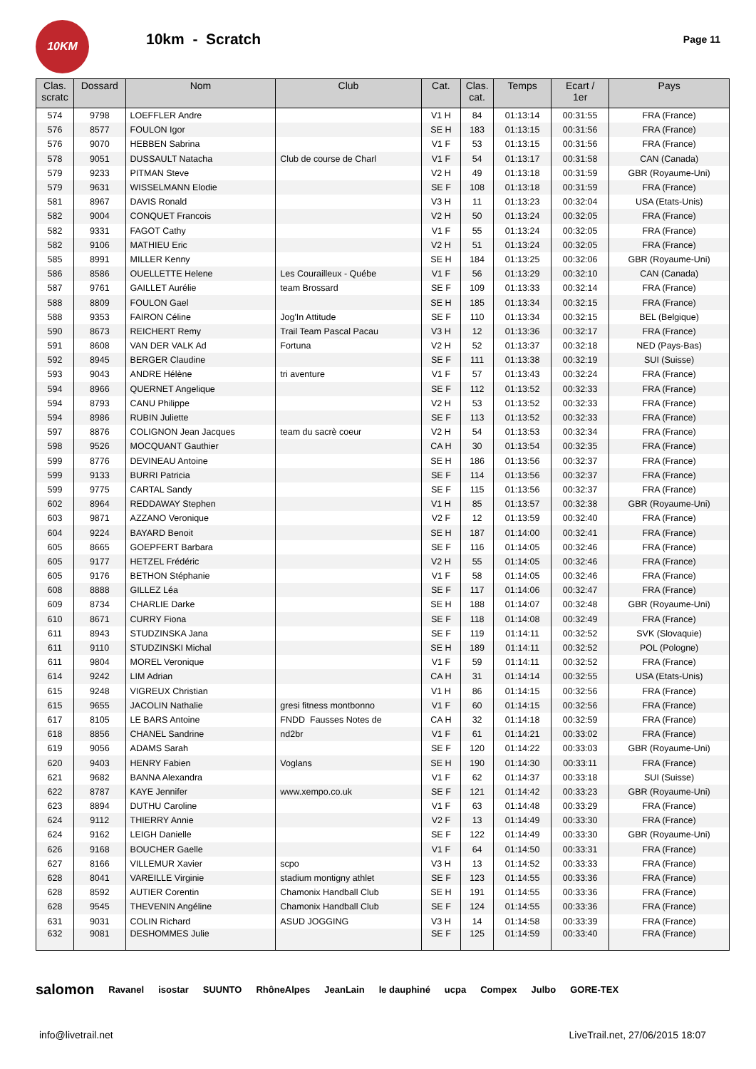10KM
10km - Scratch
Page 11
| Clas. scratc | Dossard | Nom | Club | Cat. | Clas. cat. | Temps | Ecart / 1er | Pays |
| --- | --- | --- | --- | --- | --- | --- | --- | --- |
| 574 | 9798 | LOEFFLER Andre | | V1 H | 84 | 01:13:14 | 00:31:55 | FRA (France) |
| 576 | 8577 | FOULON Igor | | SE H | 183 | 01:13:15 | 00:31:56 | FRA (France) |
| 576 | 9070 | HEBBEN Sabrina | | V1 F | 53 | 01:13:15 | 00:31:56 | FRA (France) |
| 578 | 9051 | DUSSAULT Natacha | Club de course de Charl | V1 F | 54 | 01:13:17 | 00:31:58 | CAN (Canada) |
| 579 | 9233 | PITMAN Steve | | V2 H | 49 | 01:13:18 | 00:31:59 | GBR (Royaume-Uni) |
| 579 | 9631 | WISSELMANN Elodie | | SE F | 108 | 01:13:18 | 00:31:59 | FRA (France) |
| 581 | 8967 | DAVIS Ronald | | V3 H | 11 | 01:13:23 | 00:32:04 | USA (Etats-Unis) |
| 582 | 9004 | CONQUET Francois | | V2 H | 50 | 01:13:24 | 00:32:05 | FRA (France) |
| 582 | 9331 | FAGOT Cathy | | V1 F | 55 | 01:13:24 | 00:32:05 | FRA (France) |
| 582 | 9106 | MATHIEU Eric | | V2 H | 51 | 01:13:24 | 00:32:05 | FRA (France) |
| 585 | 8991 | MILLER Kenny | | SE H | 184 | 01:13:25 | 00:32:06 | GBR (Royaume-Uni) |
| 586 | 8586 | OUELLETTE Helene | Les Courailleux - Québe | V1 F | 56 | 01:13:29 | 00:32:10 | CAN (Canada) |
| 587 | 9761 | GAILLET Aurélie | team Brossard | SE F | 109 | 01:13:33 | 00:32:14 | FRA (France) |
| 588 | 8809 | FOULON Gael | | SE H | 185 | 01:13:34 | 00:32:15 | FRA (France) |
| 588 | 9353 | FAIRON Céline | Jog'In Attitude | SE F | 110 | 01:13:34 | 00:32:15 | BEL (Belgique) |
| 590 | 8673 | REICHERT Remy | Trail Team Pascal Pacau | V3 H | 12 | 01:13:36 | 00:32:17 | FRA (France) |
| 591 | 8608 | VAN DER VALK Ad | Fortuna | V2 H | 52 | 01:13:37 | 00:32:18 | NED (Pays-Bas) |
| 592 | 8945 | BERGER Claudine | | SE F | 111 | 01:13:38 | 00:32:19 | SUI (Suisse) |
| 593 | 9043 | ANDRE Hélène | tri aventure | V1 F | 57 | 01:13:43 | 00:32:24 | FRA (France) |
| 594 | 8966 | QUERNET Angelique | | SE F | 112 | 01:13:52 | 00:32:33 | FRA (France) |
| 594 | 8793 | CANU Philippe | | V2 H | 53 | 01:13:52 | 00:32:33 | FRA (France) |
| 594 | 8986 | RUBIN Juliette | | SE F | 113 | 01:13:52 | 00:32:33 | FRA (France) |
| 597 | 8876 | COLIGNON Jean Jacques | team du sacrè coeur | V2 H | 54 | 01:13:53 | 00:32:34 | FRA (France) |
| 598 | 9526 | MOCQUANT Gauthier | | CA H | 30 | 01:13:54 | 00:32:35 | FRA (France) |
| 599 | 8776 | DEVINEAU Antoine | | SE H | 186 | 01:13:56 | 00:32:37 | FRA (France) |
| 599 | 9133 | BURRI Patricia | | SE F | 114 | 01:13:56 | 00:32:37 | FRA (France) |
| 599 | 9775 | CARTAL Sandy | | SE F | 115 | 01:13:56 | 00:32:37 | FRA (France) |
| 602 | 8964 | REDDAWAY Stephen | | V1 H | 85 | 01:13:57 | 00:32:38 | GBR (Royaume-Uni) |
| 603 | 9871 | AZZANO Veronique | | V2 F | 12 | 01:13:59 | 00:32:40 | FRA (France) |
| 604 | 9224 | BAYARD Benoit | | SE H | 187 | 01:14:00 | 00:32:41 | FRA (France) |
| 605 | 8665 | GOEPFERT Barbara | | SE F | 116 | 01:14:05 | 00:32:46 | FRA (France) |
| 605 | 9177 | HETZEL Frédéric | | V2 H | 55 | 01:14:05 | 00:32:46 | FRA (France) |
| 605 | 9176 | BETHON Stéphanie | | V1 F | 58 | 01:14:05 | 00:32:46 | FRA (France) |
| 608 | 8888 | GILLEZ Léa | | SE F | 117 | 01:14:06 | 00:32:47 | FRA (France) |
| 609 | 8734 | CHARLIE Darke | | SE H | 188 | 01:14:07 | 00:32:48 | GBR (Royaume-Uni) |
| 610 | 8671 | CURRY Fiona | | SE F | 118 | 01:14:08 | 00:32:49 | FRA (France) |
| 611 | 8943 | STUDZINSKA Jana | | SE F | 119 | 01:14:11 | 00:32:52 | SVK (Slovaquie) |
| 611 | 9110 | STUDZINSKI Michal | | SE H | 189 | 01:14:11 | 00:32:52 | POL (Pologne) |
| 611 | 9804 | MOREL Veronique | | V1 F | 59 | 01:14:11 | 00:32:52 | FRA (France) |
| 614 | 9242 | LIM Adrian | | CA H | 31 | 01:14:14 | 00:32:55 | USA (Etats-Unis) |
| 615 | 9248 | VIGREUX Christian | | V1 H | 86 | 01:14:15 | 00:32:56 | FRA (France) |
| 615 | 9655 | JACOLIN Nathalie | gresi fitness montbonno | V1 F | 60 | 01:14:15 | 00:32:56 | FRA (France) |
| 617 | 8105 | LE BARS Antoine | FNDD Fausses Notes de | CA H | 32 | 01:14:18 | 00:32:59 | FRA (France) |
| 618 | 8856 | CHANEL Sandrine | nd2br | V1 F | 61 | 01:14:21 | 00:33:02 | FRA (France) |
| 619 | 9056 | ADAMS Sarah | | SE F | 120 | 01:14:22 | 00:33:03 | GBR (Royaume-Uni) |
| 620 | 9403 | HENRY Fabien | Voglans | SE H | 190 | 01:14:30 | 00:33:11 | FRA (France) |
| 621 | 9682 | BANNA Alexandra | | V1 F | 62 | 01:14:37 | 00:33:18 | SUI (Suisse) |
| 622 | 8787 | KAYE Jennifer | www.xempo.co.uk | SE F | 121 | 01:14:42 | 00:33:23 | GBR (Royaume-Uni) |
| 623 | 8894 | DUTHU Caroline | | V1 F | 63 | 01:14:48 | 00:33:29 | FRA (France) |
| 624 | 9112 | THIERRY Annie | | V2 F | 13 | 01:14:49 | 00:33:30 | FRA (France) |
| 624 | 9162 | LEIGH Danielle | | SE F | 122 | 01:14:49 | 00:33:30 | GBR (Royaume-Uni) |
| 626 | 9168 | BOUCHER Gaelle | | V1 F | 64 | 01:14:50 | 00:33:31 | FRA (France) |
| 627 | 8166 | VILLEMUR Xavier | scpo | V3 H | 13 | 01:14:52 | 00:33:33 | FRA (France) |
| 628 | 8041 | VAREILLE Virginie | stadium montigny athlet | SE F | 123 | 01:14:55 | 00:33:36 | FRA (France) |
| 628 | 8592 | AUTIER Corentin | Chamonix Handball Club | SE H | 191 | 01:14:55 | 00:33:36 | FRA (France) |
| 628 | 9545 | THEVENIN Angéline | Chamonix Handball Club | SE F | 124 | 01:14:55 | 00:33:36 | FRA (France) |
| 631 | 9031 | COLIN Richard | ASUD JOGGING | V3 H | 14 | 01:14:58 | 00:33:39 | FRA (France) |
| 632 | 9081 | DESHOMMES Julie | | SE F | 125 | 01:14:59 | 00:33:40 | FRA (France) |
salomon Ravanel isostar SUUNTO RhôneAlpes JeanLain le dauphiné ucpa Compex Julbo GORE-TEX
info@livetrail.net LiveTrail.net, 27/06/2015 18:07